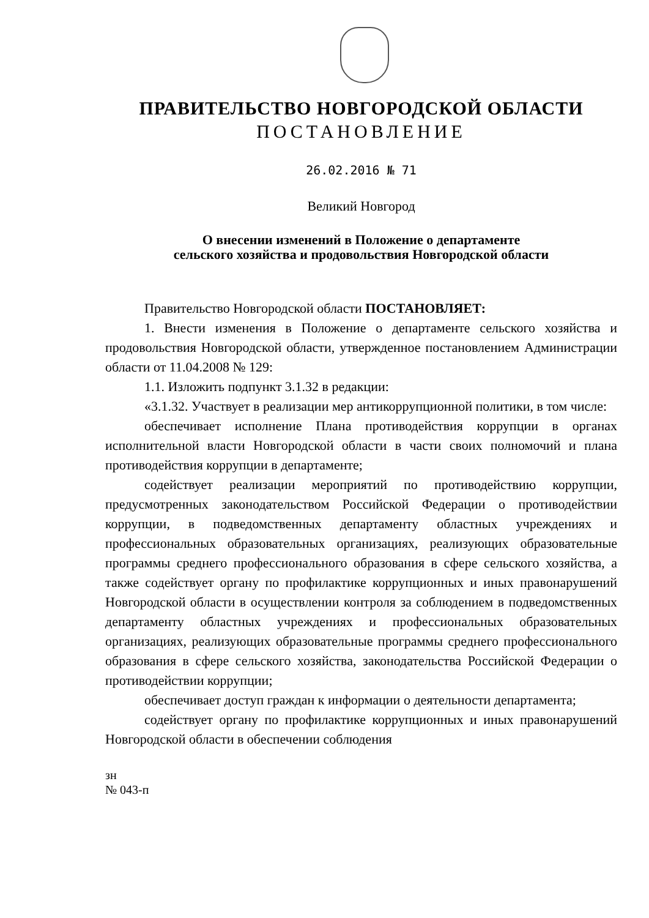ПРАВИТЕЛЬСТВО НОВГОРОДСКОЙ ОБЛАСТИ
ПОСТАНОВЛЕНИЕ
26.02.2016 № 71
Великий Новгород
О внесении изменений в Положение о департаменте
сельского хозяйства и продовольствия Новгородской области
Правительство Новгородской области ПОСТАНОВЛЯЕТ:
1. Внести изменения в Положение о департаменте сельского хозяйства и продовольствия Новгородской области, утвержденное постановлением Администрации области от 11.04.2008 № 129:
1.1. Изложить подпункт 3.1.32 в редакции:
«3.1.32. Участвует в реализации мер антикоррупционной политики, в том числе:
обеспечивает исполнение Плана противодействия коррупции в органах исполнительной власти Новгородской области в части своих полномочий и плана противодействия коррупции в департаменте;
содействует реализации мероприятий по противодействию коррупции, предусмотренных законодательством Российской Федерации о противодействии коррупции, в подведомственных департаменту областных учреждениях и профессиональных образовательных организациях, реализующих образовательные программы среднего профессионального образования в сфере сельского хозяйства, а также содействует органу по профилактике коррупционных и иных правонарушений Новгородской области в осуществлении контроля за соблюдением в подведомственных департаменту областных учреждениях и профессиональных образовательных организациях, реализующих образовательные программы среднего профессионального образования в сфере сельского хозяйства, законодательства Российской Федерации о противодействии коррупции;
обеспечивает доступ граждан к информации о деятельности департамента;
содействует органу по профилактике коррупционных и иных правонарушений Новгородской области в обеспечении соблюдения
зн
№ 043-п